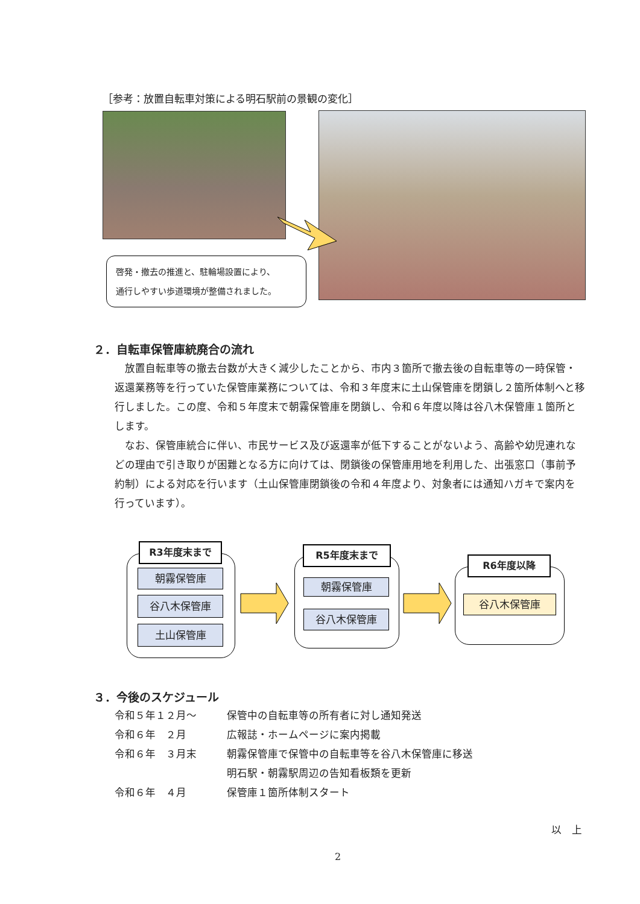［参考：放置自転車対策による明石駅前の景観の変化］
啓発・撤去の推進と、駐輪場設置により、
通行しやすい歩道環境が整備されました。
２．自転車保管庫統廃合の流れ
放置自転車等の撤去台数が大きく減少したことから、市内３箇所で撤去後の自転車等の一時保管・返還業務等を行っていた保管庫業務については、令和３年度末に土山保管庫を閉鎖し２箇所体制へと移行しました。この度、令和５年度末で朝霧保管庫を閉鎖し、令和６年度以降は谷八木保管庫１箇所とします。
なお、保管庫統合に伴い、市民サービス及び返還率が低下することがないよう、高齢や幼児連れなどの理由で引き取りが困難となる方に向けては、閉鎖後の保管庫用地を利用した、出張窓口（事前予約制）による対応を行います（土山保管庫閉鎖後の令和４年度より、対象者には通知ハガキで案内を行っています）。
R3年度末まで
朝霧保管庫
谷八木保管庫
土山保管庫
R5年度末まで
朝霧保管庫
谷八木保管庫
R6年度以降
谷八木保管庫
３．今後のスケジュール
| 令和５年１２月～ | 保管中の自転車等の所有者に対し通知発送 |
| 令和６年 ２月 | 広報誌・ホームページに案内掲載 |
| 令和６年 ３月末 | 朝霧保管庫で保管中の自転車等を谷八木保管庫に移送 |
| | 明石駅・朝霧駅周辺の告知看板類を更新 |
| 令和６年 ４月 | 保管庫１箇所体制スタート |
以　上
2